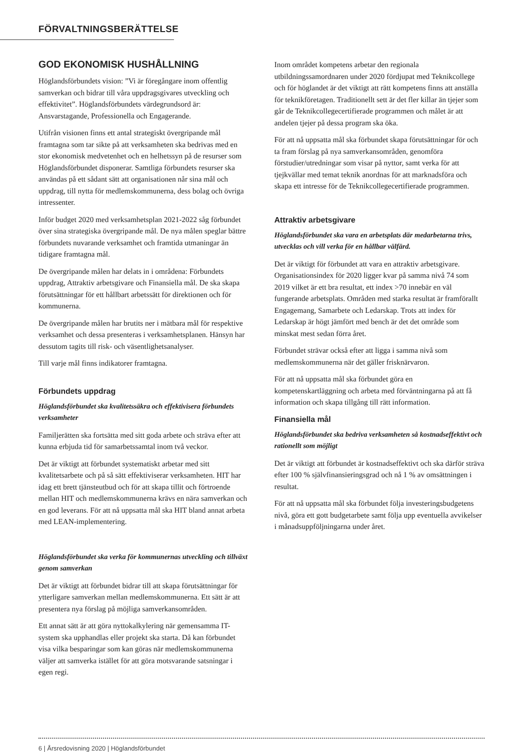FÖRVALTNINGSBERÄTTELSE
GOD EKONOMISK HUSHÅLLNING
Höglandsförbundets vision: ”Vi är föregångare inom offentlig samverkan och bidrar till våra uppdragsgivares utveckling och effektivitet”. Höglandsförbundets värdegrundsord är: Ansvarstagande, Professionella och Engagerande.
Utifrån visionen finns ett antal strategiskt övergripande mål framtagna som tar sikte på att verksamheten ska bedrivas med en stor ekonomisk medvetenhet och en helhetssyn på de resurser som Höglandsförbundet disponerar. Samtliga förbundets resurser ska användas på ett sådant sätt att organisationen når sina mål och uppdrag, till nytta för medlemskommunerna, dess bolag och övriga intressenter.
Inför budget 2020 med verksamhetsplan 2021-2022 såg förbundet över sina strategiska övergripande mål. De nya målen speglar bättre förbundets nuvarande verksamhet och framtida utmaningar än tidigare framtagna mål.
De övergripande målen har delats in i områdena: Förbundets uppdrag, Attraktiv arbetsgivare och Finansiella mål. De ska skapa förutsättningar för ett hållbart arbetssätt för direktionen och för kommunerna.
De övergripande målen har brutits ner i mätbara mål för respektive verksamhet och dessa presenteras i verksamhetsplanen. Hänsyn har dessutom tagits till risk- och väsentlighetsanalyser.
Till varje mål finns indikatorer framtagna.
Förbundets uppdrag
Höglandsförbundet ska kvalitetssäkra och effektivisera förbundets verksamheter
Familjerätten ska fortsätta med sitt goda arbete och sträva efter att kunna erbjuda tid för samarbetssamtal inom två veckor.
Det är viktigt att förbundet systematiskt arbetar med sitt kvalitetsarbete och på så sätt effektiviserar verksamheten. HIT har idag ett brett tjänsteutbud och för att skapa tillit och förtroende mellan HIT och medlemskommunerna krävs en nära samverkan och en god leverans. För att nå uppsatta mål ska HIT bland annat arbeta med LEAN-implementering.
Höglandsförbundet ska verka för kommunernas utveckling och tillväxt genom samverkan
Det är viktigt att förbundet bidrar till att skapa förutsättningar för ytterligare samverkan mellan medlemskommunerna. Ett sätt är att presentera nya förslag på möjliga samverkansområden.
Ett annat sätt är att göra nyttokalkylering när gemensamma IT-system ska upphandlas eller projekt ska starta. Då kan förbundet visa vilka besparingar som kan göras när medlemskommunerna väljer att samverka istället för att göra motsvarande satsningar i egen regi.
Inom området kompetens arbetar den regionala utbildningssamordnaren under 2020 fördjupat med Teknikcollege och för höglandet är det viktigt att rätt kompetens finns att anställa för teknikföretagen. Traditionellt sett är det fler killar än tjejer som går de Teknikcollegecertifierade programmen och målet är att andelen tjejer på dessa program ska öka.
För att nå uppsatta mål ska förbundet skapa förutsättningar för och ta fram förslag på nya samverkansområden, genomföra förstudier/utredningar som visar på nyttor, samt verka för att tjejkvällar med temat teknik anordnas för att marknadsföra och skapa ett intresse för de Teknikcollegecertifierade programmen.
Attraktiv arbetsgivare
Höglandsförbundet ska vara en arbetsplats där medarbetarna trivs, utvecklas och vill verka för en hållbar välfärd.
Det är viktigt för förbundet att vara en attraktiv arbetsgivare. Organisationsindex för 2020 ligger kvar på samma nivå 74 som 2019 vilket är ett bra resultat, ett index >70 innebär en väl fungerande arbetsplats. Områden med starka resultat är framförallt Engagemang, Samarbete och Ledarskap. Trots att index för Ledarskap är högt jämfört med bench är det det område som minskat mest sedan förra året.
Förbundet strävar också efter att ligga i samma nivå som medlemskommunerna när det gäller frisknärvaron.
För att nå uppsatta mål ska förbundet göra en kompetenskartläggning och arbeta med förväntningarna på att få information och skapa tillgång till rätt information.
Finansiella mål
Höglandsförbundet ska bedriva verksamheten så kostnadseffektivt och rationellt som möjligt
Det är viktigt att förbundet är kostnadseffektivt och ska därför sträva efter 100 % självfinansieringsgrad och nå 1 % av omsättningen i resultat.
För att nå uppsatta mål ska förbundet följa investeringsbudgetens nivå, göra ett gott budgetarbete samt följa upp eventuella avvikelser i månadsuppföljningarna under året.
6 | Årsredovisning 2020 | Höglandsförbundet